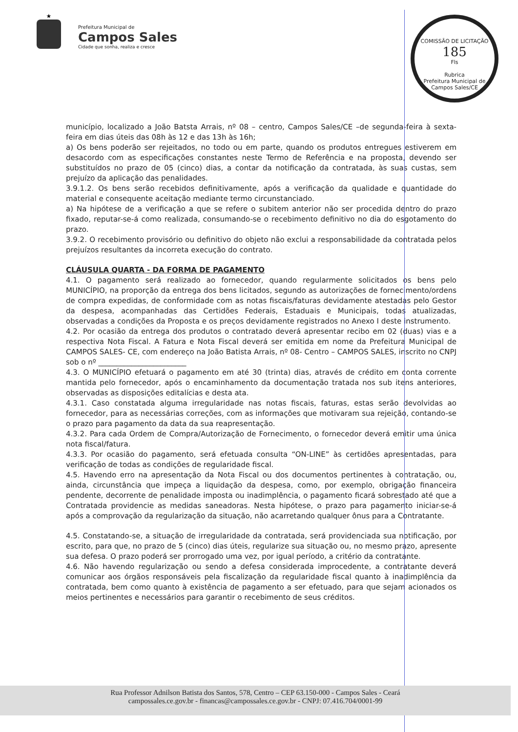★
Prefeitura Municipal de
Campos Sales
Cidade que sonha, realiza e cresce
COMISSÃO DE LICITAÇÃO
185
Fls
Rubrica
Prefeitura Municipal de Campos Sales/CE
município, localizado a João Batsta Arrais, nº 08 – centro, Campos Sales/CE –de segunda-feira à sexta-feira em dias úteis das 08h às 12 e das 13h às 16h;
a) Os bens poderão ser rejeitados, no todo ou em parte, quando os produtos entregues estiverem em desacordo com as especificações constantes neste Termo de Referência e na proposta, devendo ser substituídos no prazo de 05 (cinco) dias, a contar da notificação da contratada, às suas custas, sem prejuízo da aplicação das penalidades.
3.9.1.2. Os bens serão recebidos definitivamente, após a verificação da qualidade e quantidade do material e consequente aceitação mediante termo circunstanciado.
a) Na hipótese de a verificação a que se refere o subitem anterior não ser procedida dentro do prazo fixado, reputar-se-á como realizada, consumando-se o recebimento definitivo no dia do esgotamento do prazo.
3.9.2. O recebimento provisório ou definitivo do objeto não exclui a responsabilidade da contratada pelos prejuízos resultantes da incorreta execução do contrato.
CLÁUSULA QUARTA - DA FORMA DE PAGAMENTO
4.1. O pagamento será realizado ao fornecedor, quando regularmente solicitados os bens pelo MUNICÍPIO, na proporção da entrega dos bens licitados, segundo as autorizações de fornecimento/ordens de compra expedidas, de conformidade com as notas fiscais/faturas devidamente atestadas pelo Gestor da despesa, acompanhadas das Certidões Federais, Estaduais e Municipais, todas atualizadas, observadas a condições da Proposta e os preços devidamente registrados no Anexo I deste instrumento.
4.2. Por ocasião da entrega dos produtos o contratado deverá apresentar recibo em 02 (duas) vias e a respectiva Nota Fiscal. A Fatura e Nota Fiscal deverá ser emitida em nome da Prefeitura Municipal de CAMPOS SALES- CE, com endereço na João Batista Arrais, nº 08- Centro – CAMPOS SALES, inscrito no CNPJ sob o nº ________________________
4.3. O MUNICÍPIO efetuará o pagamento em até 30 (trinta) dias, através de crédito em conta corrente mantida pelo fornecedor, após o encaminhamento da documentação tratada nos sub itens anteriores, observadas as disposições editalícias e desta ata.
4.3.1. Caso constatada alguma irregularidade nas notas fiscais, faturas, estas serão devolvidas ao fornecedor, para as necessárias correções, com as informações que motivaram sua rejeição, contando-se o prazo para pagamento da data da sua reapresentação.
4.3.2. Para cada Ordem de Compra/Autorização de Fornecimento, o fornecedor deverá emitir uma única nota fiscal/fatura.
4.3.3. Por ocasião do pagamento, será efetuada consulta “ON-LINE” às certidões apresentadas, para verificação de todas as condições de regularidade fiscal.
4.5. Havendo erro na apresentação da Nota Fiscal ou dos documentos pertinentes à contratação, ou, ainda, circunstância que impeça a liquidação da despesa, como, por exemplo, obrigação financeira pendente, decorrente de penalidade imposta ou inadimplência, o pagamento ficará sobrestado até que a Contratada providencie as medidas saneadoras. Nesta hipótese, o prazo para pagamento iniciar-se-á após a comprovação da regularização da situação, não acarretando qualquer ônus para a Contratante.
4.5. Constatando-se, a situação de irregularidade da contratada, será providenciada sua notificação, por escrito, para que, no prazo de 5 (cinco) dias úteis, regularize sua situação ou, no mesmo prazo, apresente sua defesa. O prazo poderá ser prorrogado uma vez, por igual período, a critério da contratante.
4.6. Não havendo regularização ou sendo a defesa considerada improcedente, a contratante deverá comunicar aos órgãos responsáveis pela fiscalização da regularidade fiscal quanto à inadimplência da contratada, bem como quanto à existência de pagamento a ser efetuado, para que sejam acionados os meios pertinentes e necessários para garantir o recebimento de seus créditos.
Rua Professor Adnilson Batista dos Santos, 578, Centro – CEP 63.150-000 - Campos Sales - Ceará
campossales.ce.gov.br - financas@campossales.ce.gov.br - CNPJ: 07.416.704/0001-99